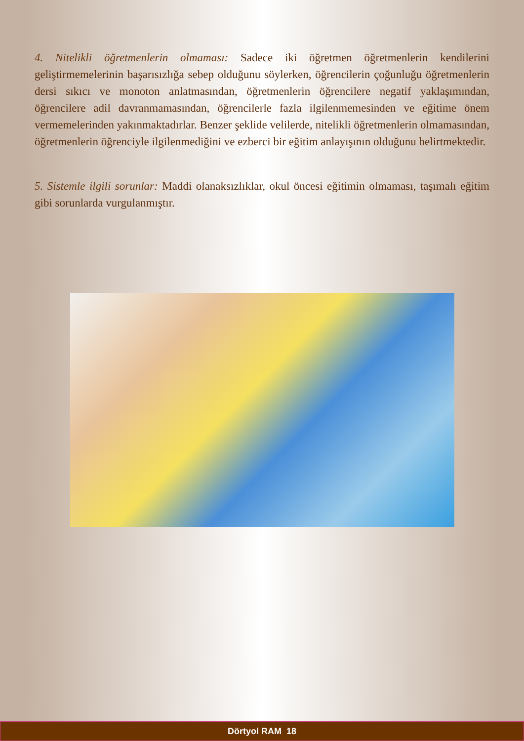4. Nitelikli öğretmenlerin olmaması: Sadece iki öğretmen öğretmenlerin kendilerini geliştirmemelerinin başarısızlığa sebep olduğunu söylerken, öğrencilerin çoğunluğu öğretmenlerin dersi sıkıcı ve monoton anlatmasından, öğretmenlerin öğrencilere negatif yaklaşımından, öğrencilere adil davranmamasından, öğrencilerle fazla ilgilenmemesinden ve eğitime önem vermemelerinden yakınmaktadırlar. Benzer şeklide velilerde, nitelikli öğretmenlerin olmamasından, öğretmenlerin öğrenciyle ilgilenmediğini ve ezberci bir eğitim anlayışının olduğunu belirtmektedir.
5. Sistemle ilgili sorunlar: Maddi olanaksızlıklar, okul öncesi eğitimin olmaması, taşımalı eğitim gibi sorunlarda vurgulanmıştır.
Dörtyol RAM 18